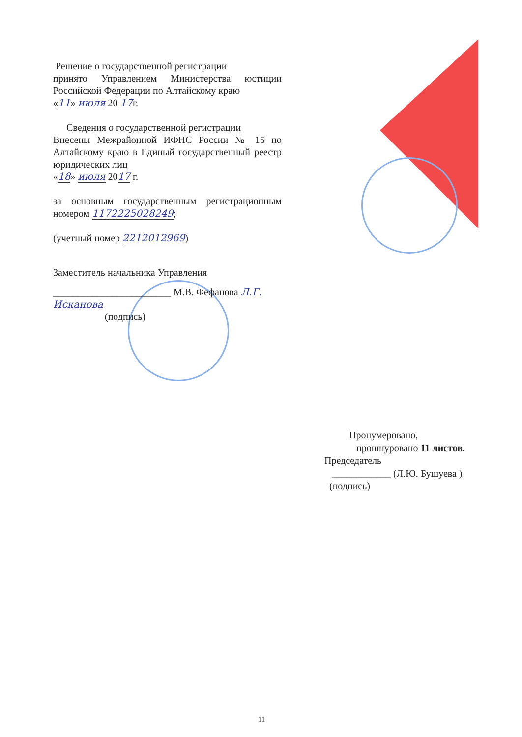Решение о государственной регистрации
принято Управлением Министерства юстиции Российской Федерации по Алтайскому краю
«11» июля 20 17г.
Сведения о государственной регистрации
Внесены Межрайонной ИФНС России № 15 по Алтайскому краю в Единый государственный реестр юридических лиц
«18» июля 2017 г.
за основным государственным регистрационным номером 1172225028249;
(учетный номер 2212012969)
Заместитель начальника Управления
________________________ М.В. Фефанова Л.Г. Исканова
(подпись)
Пронумеровано,
прошнуровано 11 листов.
Председатель
____________ (Л.Ю. Бушуева )
(подпись)
11